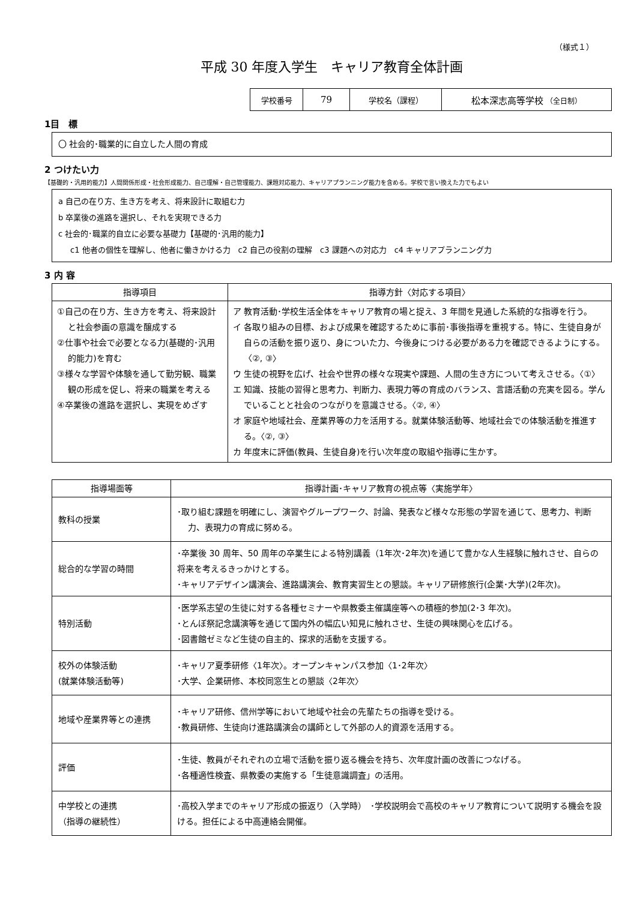（様式１）
平成 30 年度入学生　キャリア教育全体計画
| 学校番号 | 79 | 学校名（課程） | 松本深志高等学校 （全日制） |
1目　標
〇 社会的･職業的に自立した人間の育成
2 つけたい力
【基礎的・汎用的能力】人間関係形成・社会形成能力、自己理解・自己管理能力、課題対応能力、キャリアプランニング能力を含める。学校で言い換えた力でもよい
a 自己の在り方、生き方を考え、将来設計に取組む力
b 卒業後の進路を選択し、それを実現できる力
c 社会的･職業的自立に必要な基礎力【基礎的･汎用的能力】
c1 他者の個性を理解し、他者に働きかける力　c2 自己の役割の理解　c3 課題への対応力　c4 キャリアプランニング力
3 内 容
| 指導項目 | 指導方針〈対応する項目〉 |
| --- | --- |
| ①自己の在り方、生き方を考え、将来設計と社会参画の意識を醸成する ②仕事や社会で必要となる力(基礎的･汎用的能力)を育む ③様々な学習や体験を通して勤労観、職業観の形成を促し、将来の職業を考える ④卒業後の進路を選択し、実現をめざす | ア 教育活動･学校生活全体をキャリア教育の場と捉え、3 年間を見通した系統的な指導を行う。 イ 各取り組みの目標、および成果を確認するために事前･事後指導を重視する。特に、生徒自身が自らの活動を振り返り、身についた力、今後身につける必要がある力を確認できるようにする。〈②, ③〉 ウ 生徒の視野を広げ、社会や世界の様々な現実や課題、人間の生き方について考えさせる。〈①〉 エ 知識、技能の習得と思考力、判断力、表現力等の育成のバランス、言語活動の充実を図る。学んでいることと社会のつながりを意識させる。〈②, ④〉 オ 家庭や地域社会、産業界等の力を活用する。就業体験活動等、地域社会での体験活動を推進する。〈②, ③〉 カ 年度末に評価(教員、生徒自身)を行い次年度の取組や指導に生かす。 |
| 指導場面等 | 指導計画･キャリア教育の視点等〈実施学年〉 |
| --- | --- |
| 教科の授業 | ･取り組む課題を明確にし、演習やグループワーク、討論、発表など様々な形態の学習を通じて、思考力、判断力、表現力の育成に努める。 |
| 総合的な学習の時間 | ･卒業後 30 周年、50 周年の卒業生による特別講義（1年次･2年次)を通じて豊かな人生経験に触れさせ、自らの将来を考えるきっかけとする。 ･キャリアデザイン講演会、進路講演会、教育実習生との懇談。キャリア研修旅行(企業･大学)(2年次)。 |
| 特別活動 | ･医学系志望の生徒に対する各種セミナーや県教委主催講座等への積極的参加(2･3 年次)。 ･とんぼ祭記念講演等を通じて国内外の幅広い知見に触れさせ、生徒の興味関心を広げる。 ･図書館ゼミなど生徒の自主的、探求的活動を支援する。 |
| 校外の体験活動 (就業体験活動等) | ･キャリア夏季研修〈1年次〉。オープンキャンパス参加〈1･2年次〉 ･大学、企業研修、本校同窓生との懇談〈2年次〉 |
| 地域や産業界等との連携 | ･キャリア研修、信州学等において地域や社会の先輩たちの指導を受ける。 ･教員研修、生徒向け進路講演会の講師として外部の人的資源を活用する。 |
| 評価 | ･生徒、教員がそれぞれの立場で活動を振り返る機会を持ち、次年度計画の改善につなげる。 ･各種適性検査、県教委の実施する「生徒意識調査」の活用。 |
| 中学校との連携 （指導の継続性） | ･高校入学までのキャリア形成の振返り（入学時） ･学校説明会で高校のキャリア教育について説明する機会を設ける。担任による中高連絡会開催。 |